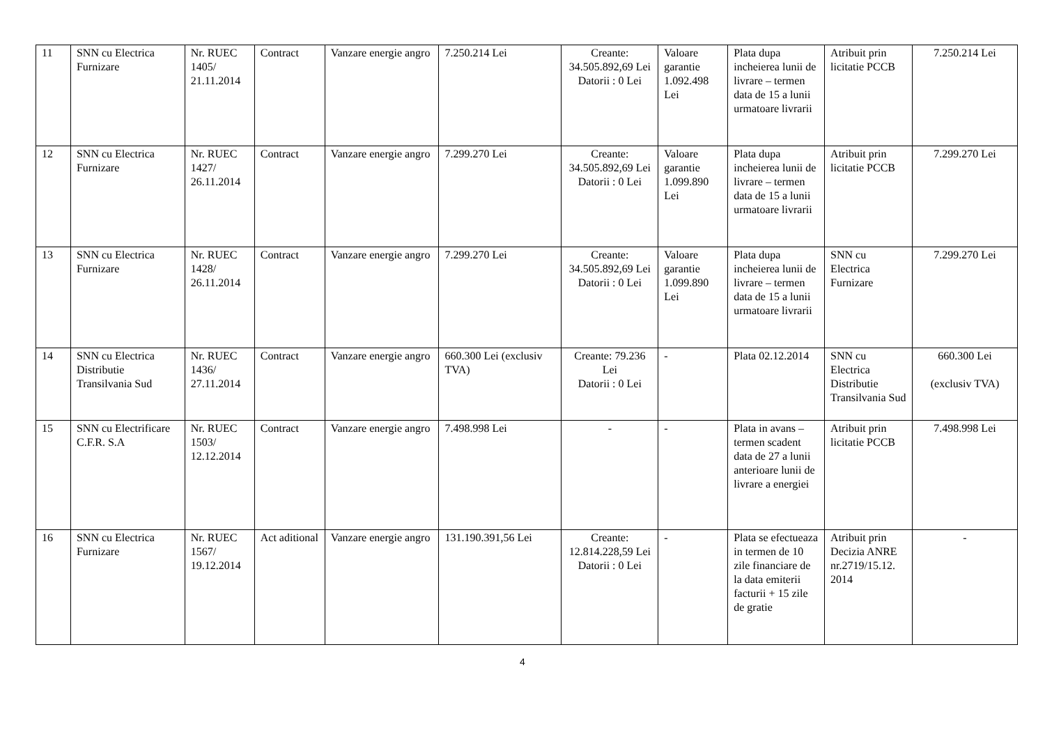| 11 | SNN cu Electrica Furnizare | Nr. RUEC 1405/ 21.11.2014 | Contract | Vanzare energie angro | 7.250.214 Lei | Creante: 34.505.892,69 Lei Datorii : 0 Lei | Valoare garantie 1.092.498 Lei | Plata dupa incheierea lunii de livrare – termen data de 15 a lunii urmatoare livrarii | Atribuit prin licitatie PCCB | 7.250.214 Lei |
| 12 | SNN cu Electrica Furnizare | Nr. RUEC 1427/ 26.11.2014 | Contract | Vanzare energie angro | 7.299.270 Lei | Creante: 34.505.892,69 Lei Datorii : 0 Lei | Valoare garantie 1.099.890 Lei | Plata dupa incheierea lunii de livrare – termen data de 15 a lunii urmatoare livrarii | Atribuit prin licitatie PCCB | 7.299.270 Lei |
| 13 | SNN cu Electrica Furnizare | Nr. RUEC 1428/ 26.11.2014 | Contract | Vanzare energie angro | 7.299.270 Lei | Creante: 34.505.892,69 Lei Datorii : 0 Lei | Valoare garantie 1.099.890 Lei | Plata dupa incheierea lunii de livrare – termen data de 15 a lunii urmatoare livrarii | SNN cu Electrica Furnizare | 7.299.270 Lei |
| 14 | SNN cu Electrica Distributie Transilvania Sud | Nr. RUEC 1436/ 27.11.2014 | Contract | Vanzare energie angro | 660.300 Lei (exclusiv TVA) | Creante: 79.236 Lei Datorii : 0 Lei | - | Plata 02.12.2014 | SNN cu Electrica Distributie Transilvania Sud | 660.300 Lei (exclusiv TVA) |
| 15 | SNN cu Electrificare C.F.R. S.A | Nr. RUEC 1503/ 12.12.2014 | Contract | Vanzare energie angro | 7.498.998 Lei | - | - | Plata in avans – termen scadent data de 27 a lunii anterioare lunii de livrare a energiei | Atribuit prin licitatie PCCB | 7.498.998 Lei |
| 16 | SNN cu Electrica Furnizare | Nr. RUEC 1567/ 19.12.2014 | Act aditional | Vanzare energie angro | 131.190.391,56 Lei | Creante: 12.814.228,59 Lei Datorii : 0 Lei | - | Plata se efectueaza in termen de 10 zile financiare de la data emiterii facturii + 15 zile de gratie | Atribuit prin Decizia ANRE nr.2719/15.12. 2014 | - |
4